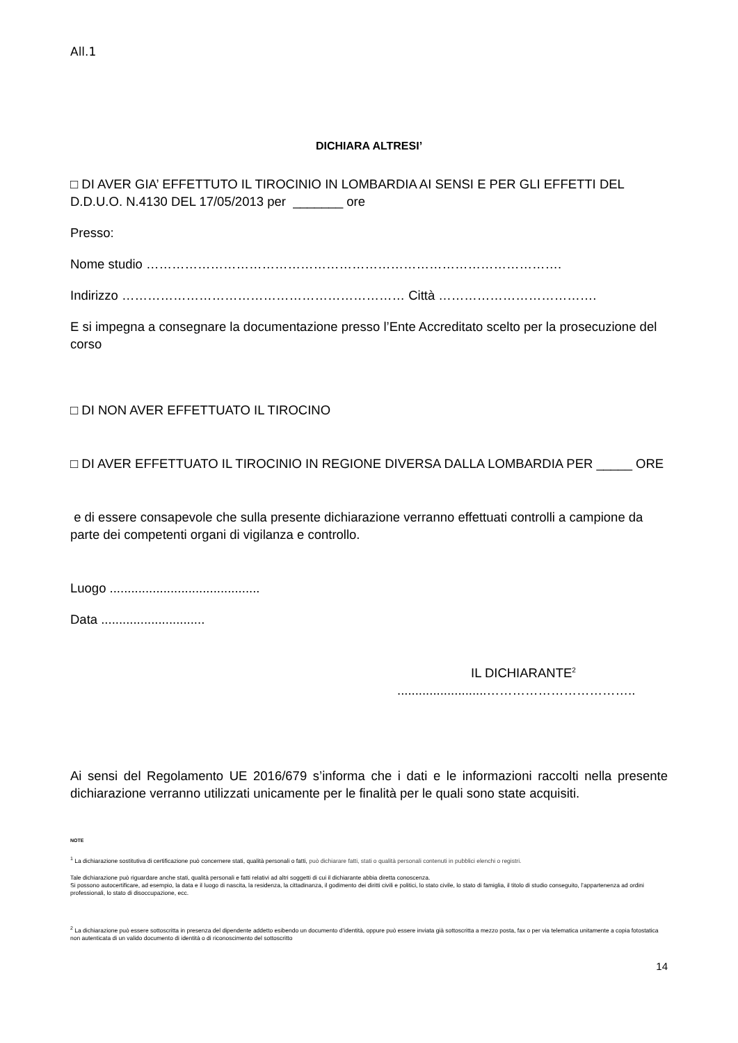All.1
DICHIARA ALTRESI’
□ DI AVER GIA’ EFFETTUTO IL TIROCINIO IN LOMBARDIA AI SENSI E PER GLI EFFETTI DEL D.D.U.O. N.4130 DEL 17/05/2013 per _______ ore
Presso:
Nome studio …………………………………………………………………………………….
Indirizzo ………………………………………………………… Città ……………………………….
E si impegna a consegnare la documentazione presso l’Ente Accreditato scelto per la prosecuzione del corso
□ DI NON AVER EFFETTUATO IL TIROCINO
□ DI AVER EFFETTUATO IL TIROCINIO IN REGIONE DIVERSA DALLA LOMBARDIA PER _____ ORE
e di essere consapevole che sulla presente dichiarazione verranno effettuati controlli a campione da parte dei competenti organi di vigilanza e controllo.
Luogo ..........................................
Data .............................
IL DICHIARANTE<sup>2</sup>
.........................……………………………..
Ai sensi del Regolamento UE 2016/679 s’informa che i dati e le informazioni raccolti nella presente dichiarazione verranno utilizzati unicamente per le finalità per le quali sono state acquisiti.
NOTE
<sup>1</sup> La dichiarazione sostitutiva di certificazione può concernere stati, qualità personali o fatti, può dichiarare fatti, stati o qualità personali contenuti in pubblici elenchi o registri.
Tale dichiarazione può riguardare anche stati, qualità personali e fatti relativi ad altri soggetti di cui il dichiarante abbia diretta conoscenza.
Si possono autocertificare, ad esempio, la data e il luogo di nascita, la residenza, la cittadinanza, il godimento dei diritti civili e politici, lo stato civile, lo stato di famiglia, il titolo di studio conseguito, l’appartenenza ad ordini professionali, lo stato di disoccupazione, ecc.
<sup>2</sup> La dichiarazione può essere sottoscritta in presenza del dipendente addetto esibendo un documento d’identità, oppure può essere inviata già sottoscritta a mezzo posta, fax o per via telematica unitamente a copia fotostatica non autenticata di un valido documento di identità o di riconoscimento del sottoscritto
14